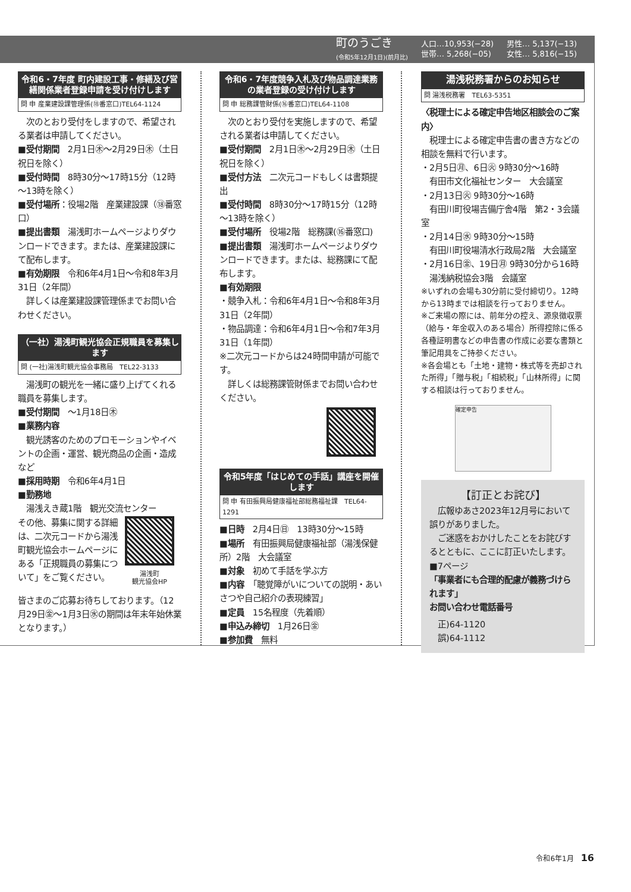町のうごき
(令和5年12月1日)(前月比)
人口…10,953(−28)
世帯… 5,268(−05)
男性… 5,137(−13)
女性… 5,816(−15)
令和6・7年度 町内建設工事・修繕及び営繕関係業者登録申請を受け付けします
問 申 産業建設課管理係(⑱番窓口)TEL64-1124
　次のとおり受付をしますので、希望される業者は申請してください。
■受付期間　2月1日㊍～2月29日㊍（土日祝日を除く）
■受付時間　8時30分～17時15分（12時～13時を除く）
■受付場所：役場2階　産業建設課（⑱番窓口）
■提出書類　湯浅町ホームページよりダウンロードできます。または、産業建設課にて配布します。
■有効期限　令和6年4月1日～令和8年3月31日（2年間）
　詳しくは産業建設課管理係までお問い合わせください。
（一社）湯浅町観光協会正規職員を募集します
問 (一社)湯浅町観光協会事務局　TEL22-3133
　湯浅町の観光を一緒に盛り上げてくれる職員を募集します。
■受付期間　～1月18日㊍
■業務内容
　観光誘客のためのプロモーションやイベントの企画・運営、観光商品の企画・造成など
■採用時期　令和6年4月1日
■勤務地
　湯浅えき蔵1階　観光交流センター
その他、募集に関する詳細は、二次元コードから湯浅町観光協会ホームページにある「正規職員の募集について」をご覧ください。
湯浅町
観光協会HP
皆さまのご応募お待ちしております。（12月29日㊎～1月3日㊌の期間は年末年始休業となります。）
令和6・7年度競争入札及び物品調達業務の業者登録の受け付けします
問 申 総務課管財係(⑯番窓口)TEL64-1108
　次のとおり受付を実施しますので、希望される業者は申請してください。
■受付期間　2月1日㊍～2月29日㊍（土日祝日を除く）
■受付方法　二次元コードもしくは書類提出
■受付時間　8時30分～17時15分（12時～13時を除く）
■受付場所　役場2階　総務課(⑯番窓口)
■提出書類　湯浅町ホームページよりダウンロードできます。または、総務課にて配布します。
■有効期限
・競争入札：令和6年4月1日～令和8年3月31日（2年間）
・物品調達：令和6年4月1日～令和7年3月31日（1年間）
※二次元コードからは24時間申請が可能です。
　詳しくは総務課管財係までお問い合わせください。
令和5年度「はじめての手話」講座を開催します
問 申 有田振興局健康福祉部総務福祉課　TEL64-1291
■日時　2月4日㊐　13時30分～15時
■場所　有田振興局健康福祉部（湯浅保健所）2階　大会議室
■対象　初めて手話を学ぶ方
■内容　「聴覚障がいについての説明・あいさつや自己紹介の表現練習」
■定員　15名程度（先着順）
■申込み締切　1月26日㊎
■参加費　無料
湯浅税務署からのお知らせ
問 湯浅税務署　TEL63-5351
〈税理士による確定申告地区相談会のご案内〉
　税理士による確定申告書の書き方などの相談を無料で行います。
・2月5日㊊、6日㊋ 9時30分～16時
　有田市文化福祉センター　大会議室
・2月13日㊋ 9時30分～16時
　有田川町役場吉備庁舎4階　第2・3会議室
・2月14日㊌ 9時30分～15時
　有田川町役場清水行政局2階　大会議室
・2月16日㊎、19日㊊ 9時30分から16時
　湯浅納税協会3階　会議室
※いずれの会場も30分前に受付締切り。12時から13時までは相談を行っておりません。
※ご来場の際には、前年分の控え、源泉徴収票（給与・年金収入のある場合）所得控除に係る各種証明書などの申告書の作成に必要な書類と筆記用具をご持参ください。
※各会場とも「土地・建物・株式等を売却された所得」「贈与税」「相続税」「山林所得」に関する相談は行っておりません。
確定申告
【訂正とお詫び】
　広報ゆあさ2023年12月号において誤りがありました。
　ご迷惑をおかけしたことをお詫びするとともに、ここに訂正いたします。
■7ページ
「事業者にも合理的配慮が義務づけられます」
お問い合わせ電話番号
　正)64-1120
　誤)64-1112
令和6年1月　16